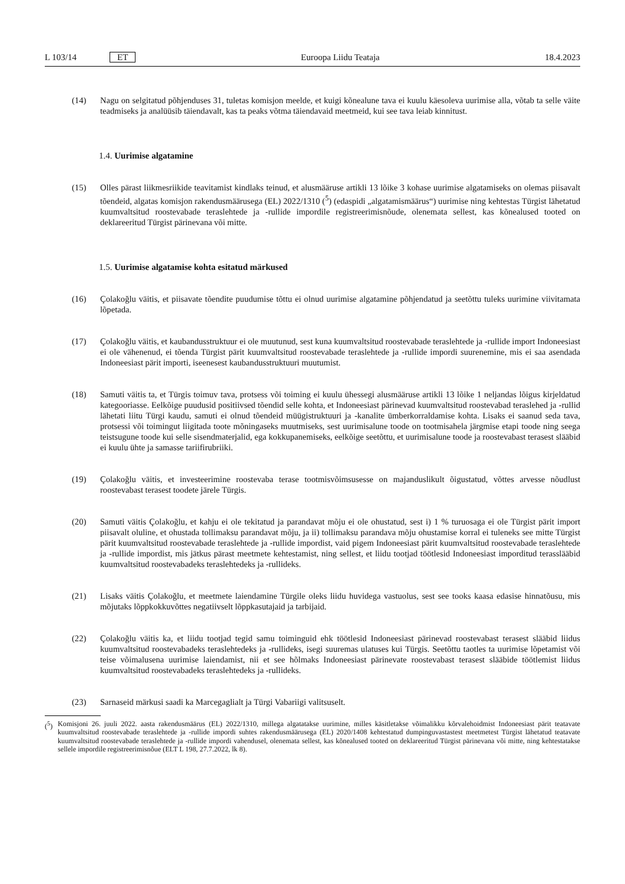L 103/14 ET
Euroopa Liidu Teataja 18.4.2023
(14) Nagu on selgitatud põhjenduses 31, tuletas komisjon meelde, et kuigi kõnealune tava ei kuulu käesoleva uurimise alla, võtab ta selle väite teadmiseks ja analüüsib täiendavalt, kas ta peaks võtma täiendavaid meetmeid, kui see tava leiab kinnitust.
1.4. Uurimise algatamine
(15) Olles pärast liikmesriikide teavitamist kindlaks teinud, et alusmääruse artikli 13 lõike 3 kohase uurimise algatamiseks on olemas piisavalt tõendeid, algatas komisjon rakendusmäärusega (EL) 2022/1310 (<sup>5</sup>) (edaspidi „algatamismäärus“) uurimise ning kehtestas Türgist lähetatud kuumvaltsitud roostevabade teraslehtede ja -rullide impordile registreerimisnõude, olenemata sellest, kas kõnealused tooted on deklareeritud Türgist pärinevana või mitte.
1.5. Uurimise algatamise kohta esitatud märkused
(16) Çolakoğlu väitis, et piisavate tõendite puudumise tõttu ei olnud uurimise algatamine põhjendatud ja seetõttu tuleks uurimine viivitamata lõpetada.
(17) Çolakoğlu väitis, et kaubandusstruktuur ei ole muutunud, sest kuna kuumvaltsitud roostevabade teraslehtede ja -rullide import Indoneesiast ei ole vähenenud, ei tõenda Türgist pärit kuumvaltsitud roostevabade teraslehtede ja -rullide impordi suurenemine, mis ei saa asendada Indoneesiast pärit importi, iseenesest kaubandusstruktuuri muutumist.
(18) Samuti väitis ta, et Türgis toimuv tava, protsess või toiming ei kuulu ühessegi alusmääruse artikli 13 lõike 1 neljandas lõigus kirjeldatud kategooriasse. Eelkõige puudusid positiivsed tõendid selle kohta, et Indoneesiast pärinevad kuumvaltsitud roostevabad teraslehed ja -rullid lähetati liitu Türgi kaudu, samuti ei olnud tõendeid müügistruktuuri ja -kanalite ümberkorraldamise kohta. Lisaks ei saanud seda tava, protsessi või toimingut liigitada toote mõningaseks muutmiseks, sest uurimisalune toode on tootmisahela järgmise etapi toode ning seega teistsugune toode kui selle sisendmaterjalid, ega kokkupanemiseks, eelkõige seetõttu, et uurimisalune toode ja roostevabast terasest slääbid ei kuulu ühte ja samasse tariifirubriiki.
(19) Çolakoğlu väitis, et investeerimine roostevaba terase tootmisvõimsusesse on majanduslikult õigustatud, võttes arvesse nõudlust roostevabast terasest toodete järele Türgis.
(20) Samuti väitis Çolakoğlu, et kahju ei ole tekitatud ja parandavat mõju ei ole ohustatud, sest i) 1 % turuosaga ei ole Türgist pärit import piisavalt oluline, et ohustada tollimaksu parandavat mõju, ja ii) tollimaksu parandava mõju ohustamise korral ei tuleneks see mitte Türgist pärit kuumvaltsitud roostevabade teraslehtede ja -rullide impordist, vaid pigem Indoneesiast pärit kuumvaltsitud roostevabade teraslehtede ja -rullide impordist, mis jätkus pärast meetmete kehtestamist, ning sellest, et liidu tootjad töötlesid Indoneesiast imporditud terasslääbid kuumvaltsitud roostevabadeks teraslehtedeks ja -rullideks.
(21) Lisaks väitis Çolakoğlu, et meetmete laiendamine Türgile oleks liidu huvidega vastuolus, sest see tooks kaasa edasise hinnatõusu, mis mõjutaks lõppkokkuvõttes negatiivselt lõppkasutajaid ja tarbijaid.
(22) Çolakoğlu väitis ka, et liidu tootjad tegid samu toiminguid ehk töötlesid Indoneesiast pärinevad roostevabast terasest slääbid liidus kuumvaltsitud roostevabadeks teraslehtedeks ja -rullideks, isegi suuremas ulatuses kui Türgis. Seetõttu taotles ta uurimise lõpetamist või teise võimalusena uurimise laiendamist, nii et see hõlmaks Indoneesiast pärinevate roostevabast terasest slääbide töötlemist liidus kuumvaltsitud roostevabadeks teraslehtedeks ja -rullideks.
(23) Sarnaseid märkusi saadi ka Marcegaglialt ja Türgi Vabariigi valitsuselt.
(<sup>5</sup>) Komisjoni 26. juuli 2022. aasta rakendusmäärus (EL) 2022/1310, millega algatatakse uurimine, milles käsitletakse võimalikku kõrvalehoidmist Indoneesiast pärit teatavate kuumvaltsitud roostevabade teraslehtede ja -rullide impordi suhtes rakendusmäärusega (EL) 2020/1408 kehtestatud dumpinguvastastest meetmetest Türgist lähetatud teatavate kuumvaltsitud roostevabade teraslehtede ja -rullide impordi vahendusel, olenemata sellest, kas kõnealused tooted on deklareeritud Türgist pärinevana või mitte, ning kehtestatakse sellele impordile registreerimisnõue (ELT L 198, 27.7.2022, lk 8).